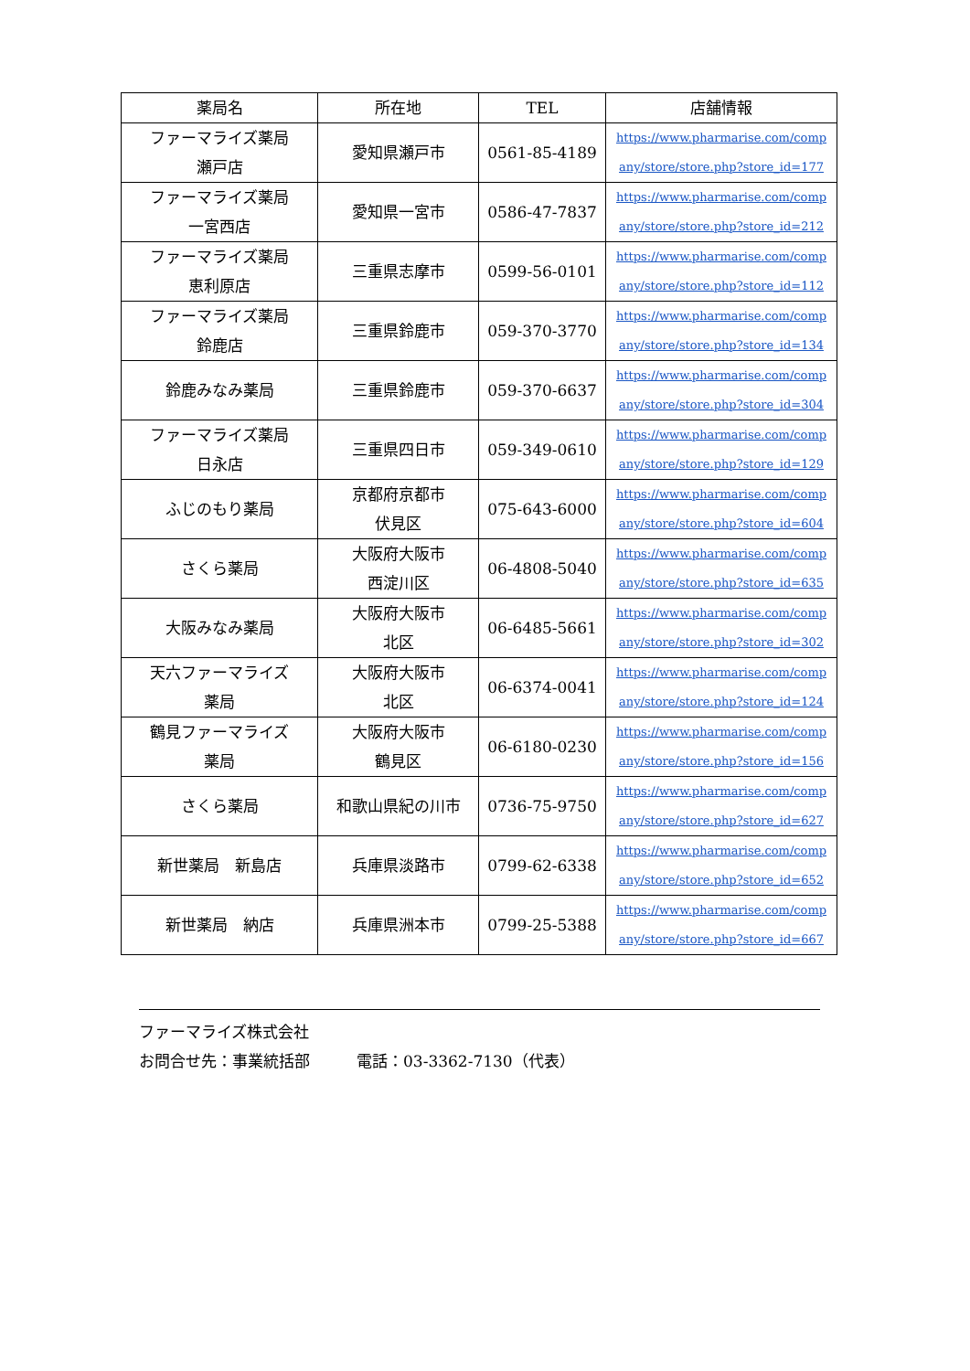| 薬局名 | 所在地 | TEL | 店舗情報 |
| --- | --- | --- | --- |
| ファーマライズ薬局 瀬戸店 | 愛知県瀬戸市 | 0561-85-4189 | https://www.pharmarise.com/comp any/store/store.php?store_id=177 |
| ファーマライズ薬局 一宮西店 | 愛知県一宮市 | 0586-47-7837 | https://www.pharmarise.com/comp any/store/store.php?store_id=212 |
| ファーマライズ薬局 恵利原店 | 三重県志摩市 | 0599-56-0101 | https://www.pharmarise.com/comp any/store/store.php?store_id=112 |
| ファーマライズ薬局 鈴鹿店 | 三重県鈴鹿市 | 059-370-3770 | https://www.pharmarise.com/comp any/store/store.php?store_id=134 |
| 鈴鹿みなみ薬局 | 三重県鈴鹿市 | 059-370-6637 | https://www.pharmarise.com/comp any/store/store.php?store_id=304 |
| ファーマライズ薬局 日永店 | 三重県四日市 | 059-349-0610 | https://www.pharmarise.com/comp any/store/store.php?store_id=129 |
| ふじのもり薬局 | 京都府京都市 伏見区 | 075-643-6000 | https://www.pharmarise.com/comp any/store/store.php?store_id=604 |
| さくら薬局 | 大阪府大阪市 西淀川区 | 06-4808-5040 | https://www.pharmarise.com/comp any/store/store.php?store_id=635 |
| 大阪みなみ薬局 | 大阪府大阪市 北区 | 06-6485-5661 | https://www.pharmarise.com/comp any/store/store.php?store_id=302 |
| 天六ファーマライズ 薬局 | 大阪府大阪市 北区 | 06-6374-0041 | https://www.pharmarise.com/comp any/store/store.php?store_id=124 |
| 鶴見ファーマライズ 薬局 | 大阪府大阪市 鶴見区 | 06-6180-0230 | https://www.pharmarise.com/comp any/store/store.php?store_id=156 |
| さくら薬局 | 和歌山県紀の川市 | 0736-75-9750 | https://www.pharmarise.com/comp any/store/store.php?store_id=627 |
| 新世薬局 新島店 | 兵庫県淡路市 | 0799-62-6338 | https://www.pharmarise.com/comp any/store/store.php?store_id=652 |
| 新世薬局 納店 | 兵庫県洲本市 | 0799-25-5388 | https://www.pharmarise.com/comp any/store/store.php?store_id=667 |
ファーマライズ株式会社
お問合せ先：事業統括部　　　電話：03-3362-7130（代表）